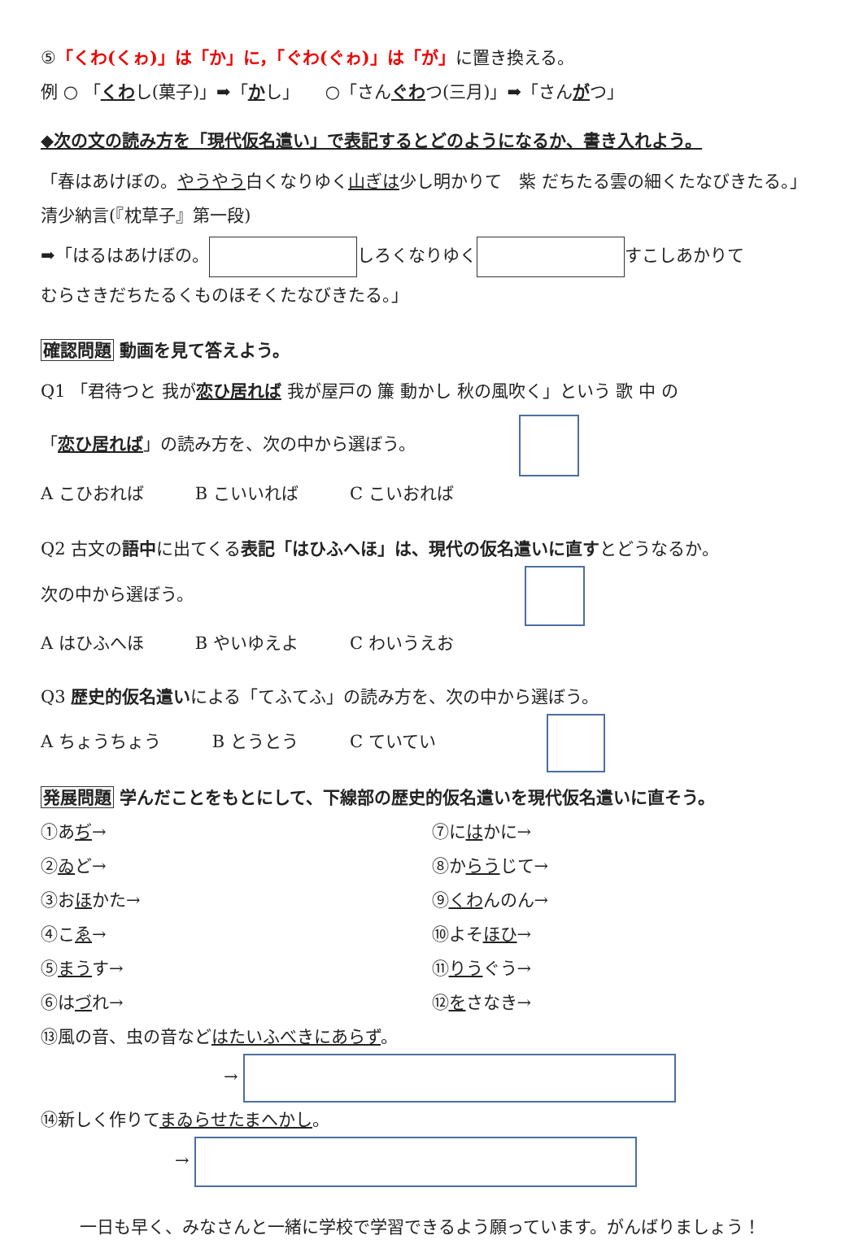⑤「くわ(くゎ)」は「か」に，「ぐわ(ぐゎ)」は「が」に置き換える。
例 ○ 「くわし(菓子)」➡「かし」　　○「さんぐわつ(三月)」➡「さんがつ」
◆次の文の読み方を「現代仮名遣い」で表記するとどのようになるか、書き入れよう。
「春はあけぼの。やうやう白くなりゆく山ぎは少し明かりて　紫 だちたる雲の細くたなびきたる。」
清少納言(『枕草子』第一段)
➡「はるはあけぼの。 しろくなりゆく すこしあかりて
むらさきだちたるくものほそくたなびきたる。」
確認問題 動画を見て答えよう。
Q1 「君待つと 我が恋ひ居れば 我が屋戸の 簾 動かし 秋の風吹く」という 歌 中 の
「恋ひ居れば」の読み方を、次の中から選ぼう。
A こひおれば　　　B こいいれば　　　C こいおれば
Q2 古文の語中に出てくる表記「はひふへほ」は、現代の仮名遣いに直すとどうなるか。
次の中から選ぼう。
A はひふへほ　　　B やいゆえよ　　　C わいうえお
Q3 歴史的仮名遣いによる「てふてふ」の読み方を、次の中から選ぼう。
A ちょうちょう　　　B とうとう　　　C ていてい
発展問題 学んだことをもとにして、下線部の歴史的仮名遣いを現代仮名遣いに直そう。
①あぢ→
②ゐど→
③おほかた→
④こゑ→
⑤まうす→
⑥はづれ→
⑦にはかに→
⑧からうじて→
⑨くわんのん→
⑩よそほひ→
⑪りうぐう→
⑫をさなき→
⑬風の音、虫の音などはたいふべきにあらず。
→
⑭新しく作りてまゐらせたまへかし。
→
一日も早く、みなさんと一緒に学校で学習できるよう願っています。がんばりましょう！